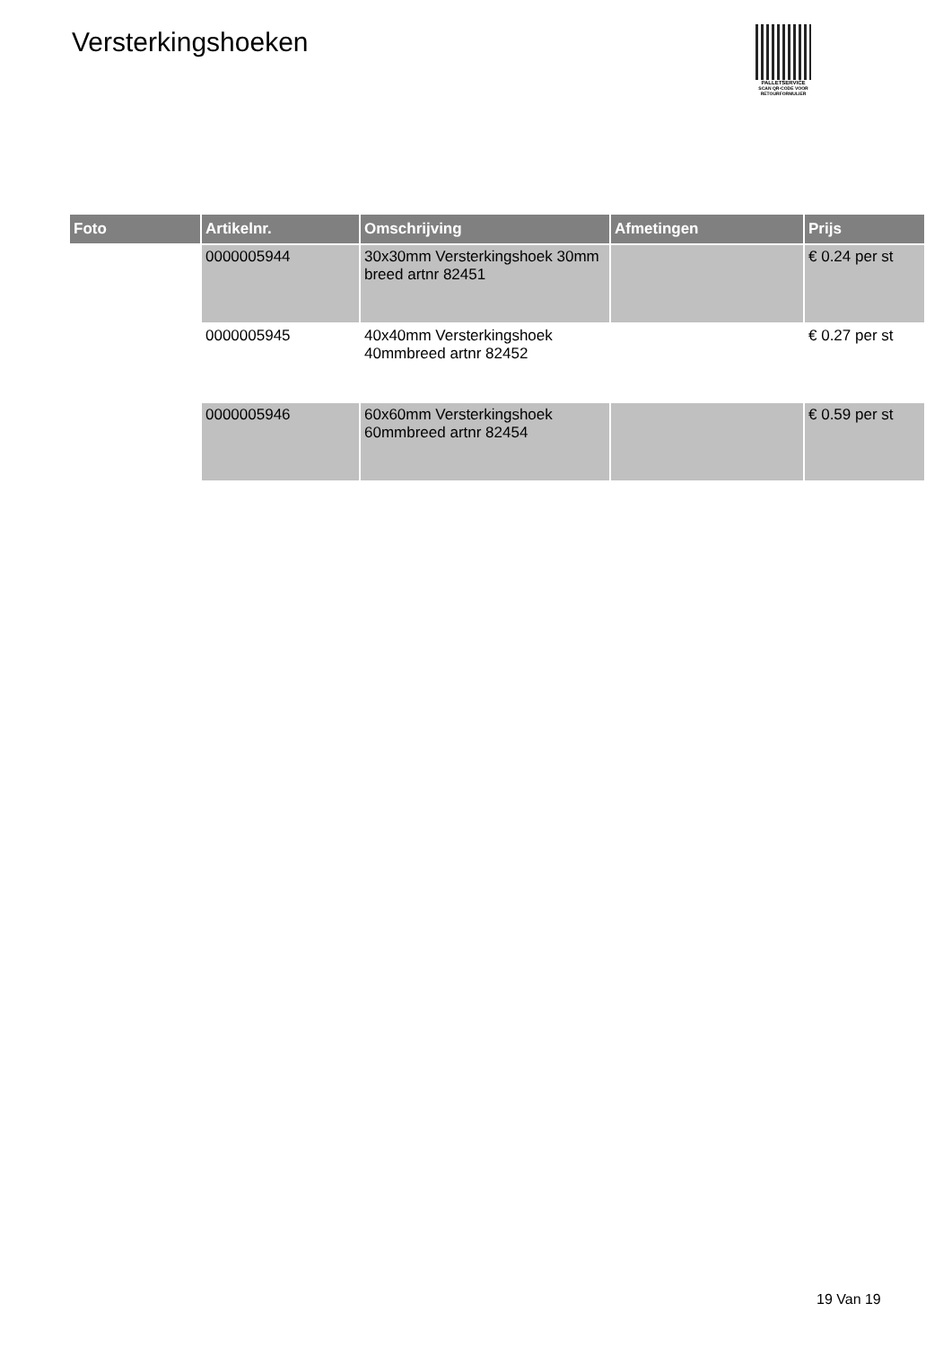Versterkingshoeken
PALLETSERVICE
SCAN QR-CODE VOOR RETOURFORMULIER
| Foto | Artikelnr. | Omschrijving | Afmetingen | Prijs |
| --- | --- | --- | --- | --- |
| | 0000005944 | 30x30mm Versterkingshoek 30mm breed artnr 82451 | | € 0.24 per st |
| | 0000005945 | 40x40mm Versterkingshoek 40mmbreed artnr 82452 | | € 0.27 per st |
| | 0000005946 | 60x60mm Versterkingshoek 60mmbreed artnr 82454 | | € 0.59 per st |
19 Van 19